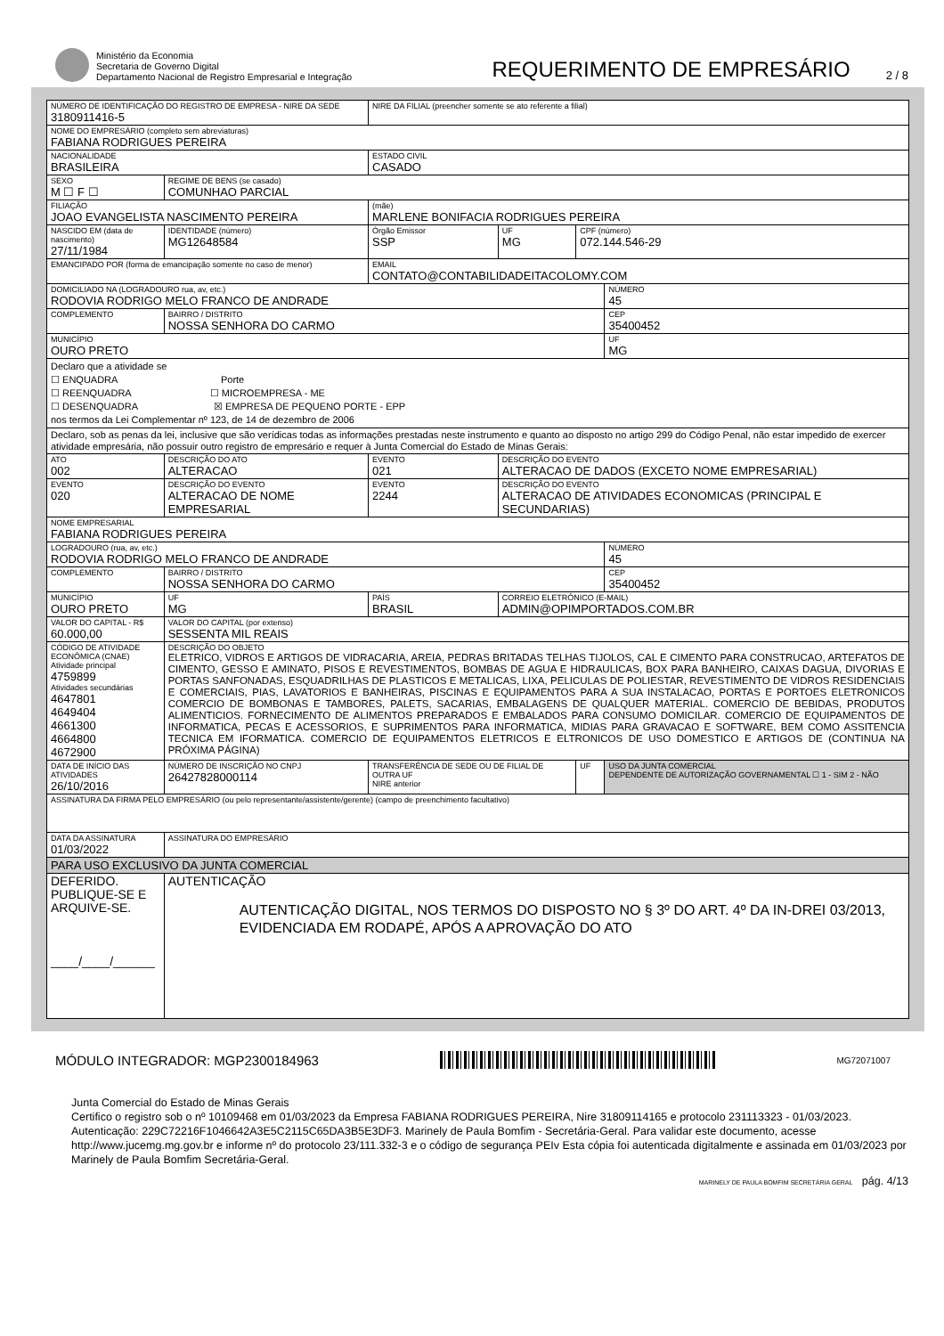Ministério da Economia
Secretaria de Governo Digital
Departamento Nacional de Registro Empresarial e Integração
REQUERIMENTO DE EMPRESÁRIO
2 / 8
| NÚMERO DE IDENTIFICAÇÃO DO REGISTRO DE EMPRESA - NIRE DA SEDE 3180911416-5 | | | | | NIRE DA FILIAL (preencher somente se ato referente a filial) | | | | |
| NOME DO EMPRESÁRIO (completo sem abreviaturas) FABIANA RODRIGUES PEREIRA | | | | | | | | | |
| NACIONALIDADE BRASILEIRA | | | | | ESTADO CIVIL CASADO | | | | |
| SEXO M ☐ F ☐ | | REGIME DE BENS (se casado) COMUNHAO PARCIAL | | | | | | | |
| FILIAÇÃO JOAO EVANGELISTA NASCIMENTO PEREIRA | | | | | (mãe) MARLENE BONIFACIA RODRIGUES PEREIRA | | | | |
| NASCIDO EM (data de nascimento) 27/11/1984 | | | IDENTIDADE (número) MG12648584 | | Órgão Emissor SSP | | UF MG | CPF (número) 072.144.546-29 | |
| EMANCIPADO POR (forma de emancipação somente no caso de menor) | | | | | EMAIL CONTATO@CONTABILIDADEITACOLOMY.COM | | | | |
| DOMICILIADO NA (LOGRADOURO rua, av, etc.) RODOVIA RODRIGO MELO FRANCO DE ANDRADE | | | | | | | | | NÚMERO 45 |
| COMPLEMENTO | | | | BAIRRO / DISTRITO NOSSA SENHORA DO CARMO | | | | | CEP 35400452 |
| MUNICÍPIO OURO PRETO | | | | | | | | | UF MG |
| Declaro que a atividade se ☐ ENQUADRA Porte ☐ REENQUADRA ☐ MICROEMPRESA - ME ☐ DESENQUADRA ☒ EMPRESA DE PEQUENO PORTE - EPP nos termos da Lei Complementar nº 123, de 14 de dezembro de 2006 | | | | | | | | | |
| Declaro, sob as penas da lei, inclusive que são verídicas todas as informações prestadas neste instrumento e quanto ao disposto no artigo 299 do Código Penal, não estar impedido de exercer atividade empresária, não possuir outro registro de empresário e requer à Junta Comercial do Estado de Minas Gerais: | | | | | | | | | |
| ATO 002 | DESCRIÇÃO DO ATO ALTERACAO | | | | EVENTO 021 | DESCRIÇÃO DO EVENTO ALTERACAO DE DADOS (EXCETO NOME EMPRESARIAL) | | | |
| EVENTO 020 | DESCRIÇÃO DO EVENTO ALTERACAO DE NOME EMPRESARIAL | | | | EVENTO 2244 | DESCRIÇÃO DO EVENTO ALTERACAO DE ATIVIDADES ECONOMICAS (PRINCIPAL E SECUNDARIAS) | | | |
| NOME EMPRESARIAL FABIANA RODRIGUES PEREIRA | | | | | | | | | |
| LOGRADOURO (rua, av, etc.) RODOVIA RODRIGO MELO FRANCO DE ANDRADE | | | | | | | | | NÚMERO 45 |
| COMPLEMENTO | | | | BAIRRO / DISTRITO NOSSA SENHORA DO CARMO | | | | | CEP 35400452 |
| MUNICÍPIO OURO PRETO | | | | UF MG | PAÍS BRASIL | | CORREIO ELETRÔNICO (E-MAIL) ADMIN@OPIMPORTADOS.COM.BR | | |
| VALOR DO CAPITAL - R$ 60.000,00 | | VALOR DO CAPITAL (por extenso) SESSENTA MIL REAIS | | | | | | | |
| CÓDIGO DE ATIVIDADE ECONÔMICA (CNAE) Atividade principal 4759899 Atividades secundárias 4647801 4649404 4661300 4664800 4672900 | | DESCRIÇÃO DO OBJETO ELETRICO, VIDROS E ARTIGOS DE VIDRACARIA, AREIA, PEDRAS BRITADAS TELHAS TIJOLOS, CAL E CIMENTO PARA CONSTRUCAO, ARTEFATOS DE CIMENTO, GESSO E AMINATO, PISOS E REVESTIMENTOS, BOMBAS DE AGUA E HIDRAULICAS, BOX PARA BANHEIRO, CAIXAS DAGUA, DIVORIAS E PORTAS SANFONADAS, ESQUADRILHAS DE PLASTICOS E METALICAS, LIXA, PELICULAS DE POLIESTAR, REVESTIMENTO DE VIDROS RESIDENCIAIS E COMERCIAIS, PIAS, LAVATORIOS E BANHEIRAS, PISCINAS E EQUIPAMENTOS PARA A SUA INSTALACAO, PORTAS E PORTOES ELETRONICOS COMERCIO DE BOMBONAS E TAMBORES, PALETS, SACARIAS, EMBALAGENS DE QUALQUER MATERIAL. COMERCIO DE BEBIDAS, PRODUTOS ALIMENTICIOS. FORNECIMENTO DE ALIMENTOS PREPARADOS E EMBALADOS PARA CONSUMO DOMICILAR. COMERCIO DE EQUIPAMENTOS DE INFORMATICA, PECAS E ACESSORIOS, E SUPRIMENTOS PARA INFORMATICA, MIDIAS PARA GRAVACAO E SOFTWARE, BEM COMO ASSITENCIA TECNICA EM IFORMATICA. COMERCIO DE EQUIPAMENTOS ELETRICOS E ELTRONICOS DE USO DOMESTICO E ARTIGOS DE (CONTINUA NA PRÓXIMA PÁGINA) | | | | | | | |
| DATA DE INÍCIO DAS ATIVIDADES 26/10/2016 | | | NÚMERO DE INSCRIÇÃO NO CNPJ 26427828000114 | | TRANSFERÊNCIA DE SEDE OU DE FILIAL DE OUTRA UF NIRE anterior | | | UF | USO DA JUNTA COMERCIAL DEPENDENTE DE AUTORIZAÇÃO GOVERNAMENTAL ☐ 1 - SIM 2 - NÃO |
| ASSINATURA DA FIRMA PELO EMPRESÁRIO (ou pelo representante/assistente/gerente) (campo de preenchimento facultativo) | | | | | | | | | |
| DATA DA ASSINATURA 01/03/2022 | | ASSINATURA DO EMPRESÁRIO | | | | | | | |
| PARA USO EXCLUSIVO DA JUNTA COMERCIAL | | | | | | | | | |
| DEFERIDO. PUBLIQUE-SE E ARQUIVE-SE. ____/____/______ | | | AUTENTICAÇÃO AUTENTICAÇÃO DIGITAL, NOS TERMOS DO DISPOSTO NO § 3º DO ART. 4º DA IN-DREI 03/2013, EVIDENCIADA EM RODAPÉ, APÓS A APROVAÇÃO DO ATO | | | | | | |
MÓDULO INTEGRADOR: MGP2300184963
MG72071007
Junta Comercial do Estado de Minas Gerais
Certifico o registro sob o nº 10109468 em 01/03/2023 da Empresa FABIANA RODRIGUES PEREIRA, Nire 31809114165 e protocolo 231113323 - 01/03/2023. Autenticação: 229C72216F1046642A3E5C2115C65DA3B5E3DF3. Marinely de Paula Bomfim - Secretária-Geral. Para validar este documento, acesse http://www.jucemg.mg.gov.br e informe nº do protocolo 23/111.332-3 e o código de segurança PEIv Esta cópia foi autenticada digitalmente e assinada em 01/03/2023 por Marinely de Paula Bomfim Secretária-Geral.
MARINELY DE PAULA BOMFIM SECRETÁRIA GERAL pág. 4/13